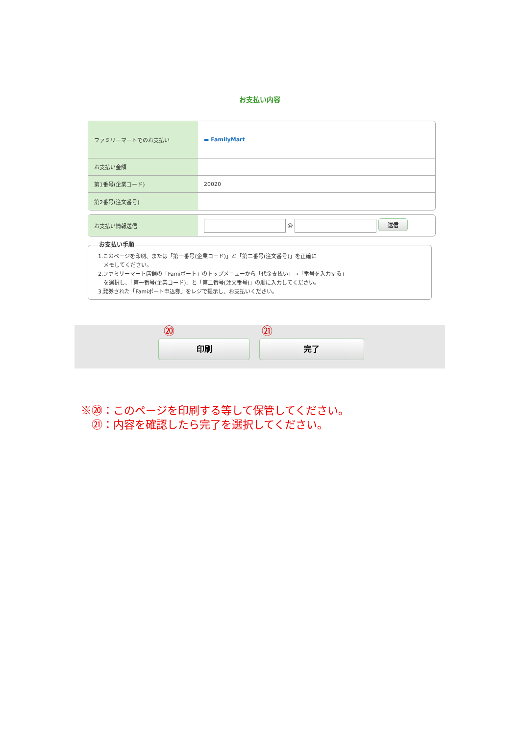お支払い内容
| ファミリーマートでのお支払い | ▬ FamilyMart |
| お支払い金額 | |
| 第1番号(企業コード) | 20020 |
| 第2番号(注文番号) | |
| お支払い情報送信 | @ 送信 |
お支払い手順 1.このページを印刷、または「第一番号(企業コード)」と「第二番号(注文番号)」を正確に
　メモしてください。
2.ファミリーマート店舗の「Famiポート」のトップメニューから「代金支払い」→「番号を入力する」
　を選択し、「第一番号(企業コード)」と「第二番号(注文番号)」の順に入力してください。
3.発券された「Famiポート申込券」をレジで提示し、お支払いください。
⑳ ㉑
印刷 完了
※⑳：このページを印刷する等して保管してください。
　㉑：内容を確認したら完了を選択してください。